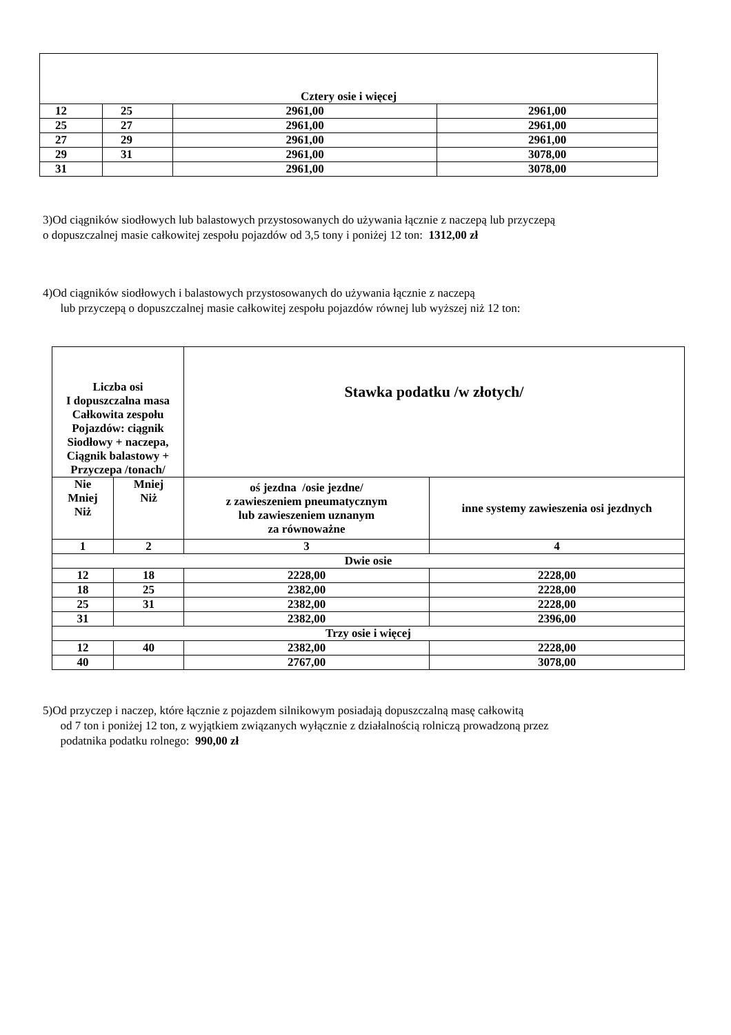| Cztery osie i więcej | | | |
| 12 | 25 | 2961,00 | 2961,00 |
| 25 | 27 | 2961,00 | 2961,00 |
| 27 | 29 | 2961,00 | 2961,00 |
| 29 | 31 | 2961,00 | 3078,00 |
| 31 | | 2961,00 | 3078,00 |
3)Od ciągników siodłowych lub balastowych przystosowanych do używania łącznie z naczepą lub przyczepą
o dopuszczalnej masie całkowitej zespołu pojazdów od 3,5 tony i poniżej 12 ton: 1312,00 zł
4)Od ciągników siodłowych i balastowych przystosowanych do używania łącznie z naczepą
lub przyczepą o dopuszczalnej masie całkowitej zespołu pojazdów równej lub wyższej niż 12 ton:
| Liczba osi I dopuszczalna masa Całkowita zespołu Pojazdów: ciągnik Siodłowy + naczepa, Ciągnik balastowy + Przyczepa /tonach/ | | Stawka podatku /w złotych/ | |
| Nie Mniej Niż | Mniej Niż | oś jezdna /osie jezdne/ z zawieszeniem pneumatycznym lub zawieszeniem uznanym za równoważne | inne systemy zawieszenia osi jezdnych |
| 1 | 2 | 3 | 4 |
| Dwie osie | | | |
| 12 | 18 | 2228,00 | 2228,00 |
| 18 | 25 | 2382,00 | 2228,00 |
| 25 | 31 | 2382,00 | 2228,00 |
| 31 | | 2382,00 | 2396,00 |
| Trzy osie i więcej | | | |
| 12 | 40 | 2382,00 | 2228,00 |
| 40 | | 2767,00 | 3078,00 |
5)Od przyczep i naczep, które łącznie z pojazdem silnikowym posiadają dopuszczalną masę całkowitą
od 7 ton i poniżej 12 ton, z wyjątkiem związanych wyłącznie z działalnością rolniczą prowadzoną przez
podatnika podatku rolnego: 990,00 zł